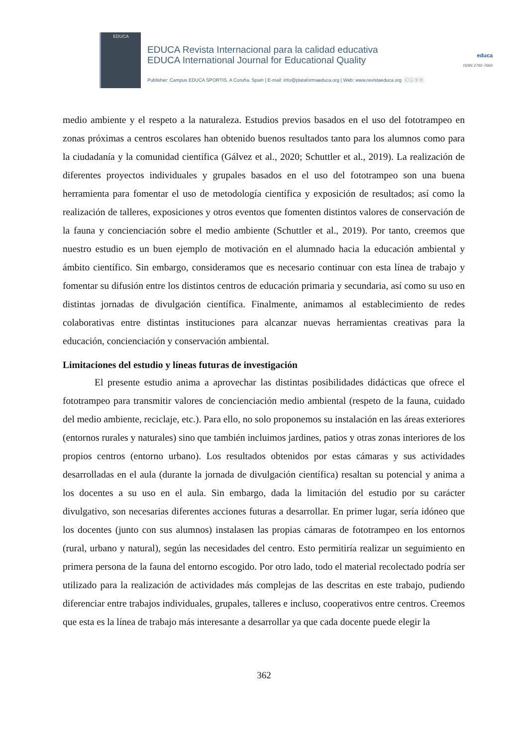EDUCA
EDUCA Revista Internacional para la calidad educativa
EDUCA International Journal for Educational Quality
Publisher: Campus EDUCA SPORTIS. A Coruña. Spain | E-mail: info@plataformaeduca.org | Web: www.revistaeduca.org ⓒⓘⓢⓔ
educa
ISSN 2792-7660
medio ambiente y el respeto a la naturaleza. Estudios previos basados en el uso del fototrampeo en zonas próximas a centros escolares han obtenido buenos resultados tanto para los alumnos como para la ciudadanía y la comunidad científica (Gálvez et al., 2020; Schuttler et al., 2019). La realización de diferentes proyectos individuales y grupales basados en el uso del fototrampeo son una buena herramienta para fomentar el uso de metodología científica y exposición de resultados; así como la realización de talleres, exposiciones y otros eventos que fomenten distintos valores de conservación de la fauna y concienciación sobre el medio ambiente (Schuttler et al., 2019). Por tanto, creemos que nuestro estudio es un buen ejemplo de motivación en el alumnado hacia la educación ambiental y ámbito científico. Sin embargo, consideramos que es necesario continuar con esta línea de trabajo y fomentar su difusión entre los distintos centros de educación primaria y secundaria, así como su uso en distintas jornadas de divulgación científica. Finalmente, animamos al establecimiento de redes colaborativas entre distintas instituciones para alcanzar nuevas herramientas creativas para la educación, concienciación y conservación ambiental.
Limitaciones del estudio y líneas futuras de investigación
El presente estudio anima a aprovechar las distintas posibilidades didácticas que ofrece el fototrampeo para transmitir valores de concienciación medio ambiental (respeto de la fauna, cuidado del medio ambiente, reciclaje, etc.). Para ello, no solo proponemos su instalación en las áreas exteriores (entornos rurales y naturales) sino que también incluimos jardines, patios y otras zonas interiores de los propios centros (entorno urbano). Los resultados obtenidos por estas cámaras y sus actividades desarrolladas en el aula (durante la jornada de divulgación científica) resaltan su potencial y anima a los docentes a su uso en el aula. Sin embargo, dada la limitación del estudio por su carácter divulgativo, son necesarias diferentes acciones futuras a desarrollar. En primer lugar, sería idóneo que los docentes (junto con sus alumnos) instalasen las propias cámaras de fototrampeo en los entornos (rural, urbano y natural), según las necesidades del centro. Esto permitiría realizar un seguimiento en primera persona de la fauna del entorno escogido. Por otro lado, todo el material recolectado podría ser utilizado para la realización de actividades más complejas de las descritas en este trabajo, pudiendo diferenciar entre trabajos individuales, grupales, talleres e incluso, cooperativos entre centros. Creemos que esta es la línea de trabajo más interesante a desarrollar ya que cada docente puede elegir la
362